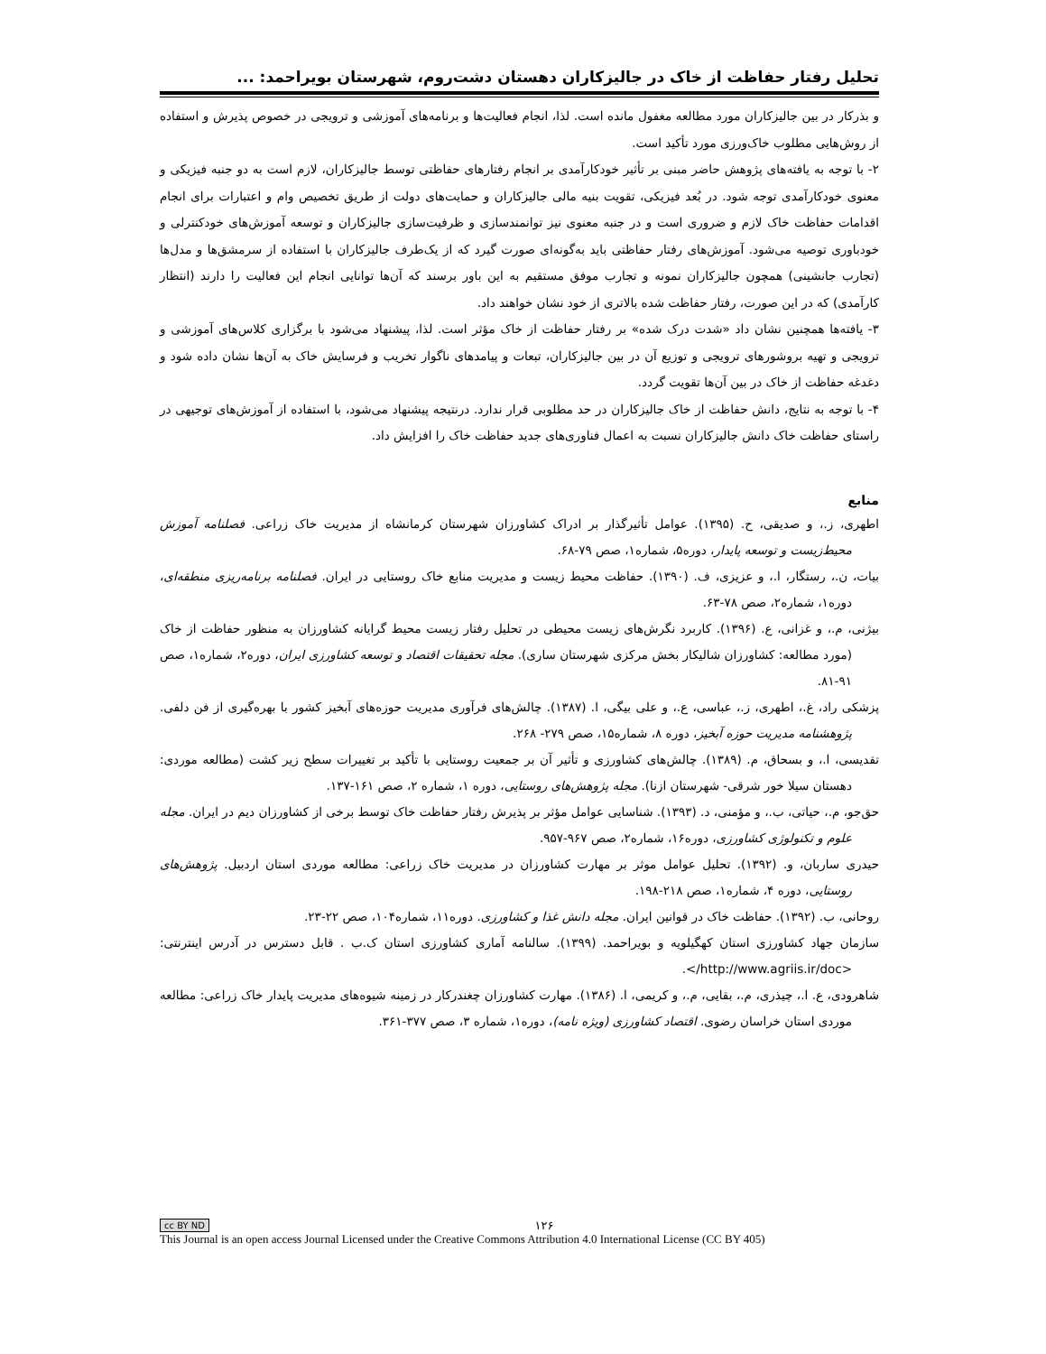تحلیل رفتار حفاظت از خاک در جالیزکاران دهستان دشت‌روم، شهرستان بویراحمد: ...
و بذرکار در بین جالیزکاران مورد مطالعه مغفول مانده است. لذا، انجام فعالیت‌ها و برنامه‌های آموزشی و ترویجی در خصوص پذیرش و استفاده از روش‌هایی مطلوب خاک‌ورزی مورد تأکید است.
۲- با توجه به یافته‌های پژوهش حاضر مبنی بر تأثیر خودکارآمدی بر انجام رفتارهای حفاظتی توسط جالیزکاران، لازم است به دو جنبه فیزیکی و معنوی خودکارآمدی توجه شود. در بُعد فیزیکی، تقویت بنیه مالی جالیزکاران و حمایت‌های دولت از طریق تخصیص وام و اعتبارات برای انجام اقدامات حفاظت خاک لازم و ضروری است و در جنبه معنوی نیز توانمندسازی و ظرفیت‌سازی جالیزکاران و توسعه آموزش‌های خودکنترلی و خودباوری توصیه می‌شود. آموزش‌های رفتار حفاظتی باید به‌گونه‌ای صورت گیرد که از یک‌طرف جالیزکاران با استفاده از سرمشق‌ها و مدل‌ها (تجارب جانشینی) همچون جالیزکاران نمونه و تجارب موفق مستقیم به این باور برسند که آن‌ها توانایی انجام این فعالیت را دارند (انتظار کارآمدی) که در این صورت، رفتار حفاظت شده بالاتری از خود نشان خواهند داد.
۳- یافته‌ها همچنین نشان داد «شدت درک شده» بر رفتار حفاظت از خاک مؤثر است. لذا، پیشنهاد می‌شود با برگزاری کلاس‌های آموزشی و ترویجی و تهیه بروشورهای ترویجی و توزیع آن در بین جالیزکاران، تبعات و پیامدهای ناگوار تخریب و فرسایش خاک به آن‌ها نشان داده شود و دغدغه حفاظت از خاک در بین آن‌ها تقویت گردد.
۴- با توجه به نتایج، دانش حفاظت از خاک جالیزکاران در حد مطلوبی قرار ندارد. درنتیجه پیشنهاد می‌شود، با استفاده از آموزش‌های توجیهی در راستای حفاظت خاک دانش جالیزکاران نسبت به اعمال فناوری‌های جدید حفاظت خاک را افزایش داد.
منابع
اطهری، ز.، و صدیقی، ح. (۱۳۹۵). عوامل تأثیرگذار بر ادراک کشاورزان شهرستان کرمانشاه از مدیریت خاک زراعی. فصلنامه آموزش محیط‌زیست و توسعه پایدار، دوره۵، شماره۱، صص ۷۹-۶۸.
بیات، ن.، رستگار، ا.، و عزیزی، ف. (۱۳۹۰). حفاظت محیط زیست و مدیریت منابع خاک روستایی در ایران. فصلنامه برنامه‌ریزی منطقه‌ای، دوره۱، شماره۲، صص ۷۸-۶۳.
بیژنی، م.، و غزانی، ع. (۱۳۹۶). کاربرد نگرش‌های زیست محیطی در تحلیل رفتار زیست محیط گرایانه کشاورزان به منظور حفاظت از خاک (مورد مطالعه: کشاورزان شالیکار بخش مرکزی شهرستان ساری). مجله تحقیقات اقتصاد و توسعه کشاورزی ایران، دوره۲، شماره۱، صص ۹۱-۸۱.
پزشکی راد، غ.، اطهری، ز.، عباسی، ع.، و علی بیگی، ا. (۱۳۸۷). چالش‌های فرآوری مدیریت حوزه‌های آبخیز کشور با بهره‌گیری از فن دلفی. پژوهشنامه مدیریت حوزه آبخیز، دوره ۸، شماره۱۵، صص ۲۷۹- ۲۶۸.
تقدیسی، ا.، و بسحاق، م. (۱۳۸۹). چالش‌های کشاورزی و تأثیر آن بر جمعیت روستایی با تأکید بر تغییرات سطح زیر کشت (مطالعه موردی: دهستان سیلا خور شرقی- شهرستان ازنا). مجله پژوهش‌های روستایی، دوره ۱، شماره ۲، صص ۱۶۱-۱۳۷.
حق‌جو، م.، حیاتی، ب.، و مؤمنی، د. (۱۳۹۳). شناسایی عوامل مؤثر بر پذیرش رفتار حفاظت خاک توسط برخی از کشاورزان دیم در ایران. مجله علوم و تکنولوژی کشاورزی، دوره۱۶، شماره۲، صص ۹۶۷-۹۵۷.
حیدری ساربان، و. (۱۳۹۲). تحلیل عوامل موثر بر مهارت کشاورزان در مدیریت خاک زراعی: مطالعه موردی استان اردبیل. پژوهش‌های روستایی، دوره ۴، شماره۱، صص ۲۱۸-۱۹۸.
روحانی، ب. (۱۳۹۲). حفاظت خاک در قوانین ایران. مجله دانش غذا و کشاورزی. دوره۱۱، شماره۱۰۴، صص ۲۲-۲۳.
سازمان جهاد کشاورزی استان کهگیلویه و بویراحمد. (۱۳۹۹). سالنامه آماری کشاورزی استان ک.ب . قابل دسترس در آدرس اینترنتی: <http://www.agriis.ir/doc/>.
شاهرودی، ع. ا.، چیذری، م.، بقایی، م.، و کریمی، ا. (۱۳۸۶). مهارت کشاورزان چغندرکار در زمینه شیوه‌های مدیریت پایدار خاک زراعی: مطالعه موردی استان خراسان رضوی. اقتصاد کشاورزی (ویژه نامه)، دوره۱، شماره ۳، صص ۳۷۷-۳۶۱.
cc BY ND ۱۲۶
This Journal is an open access Journal Licensed under the Creative Commons Attribution 4.0 International License (CC BY 405)